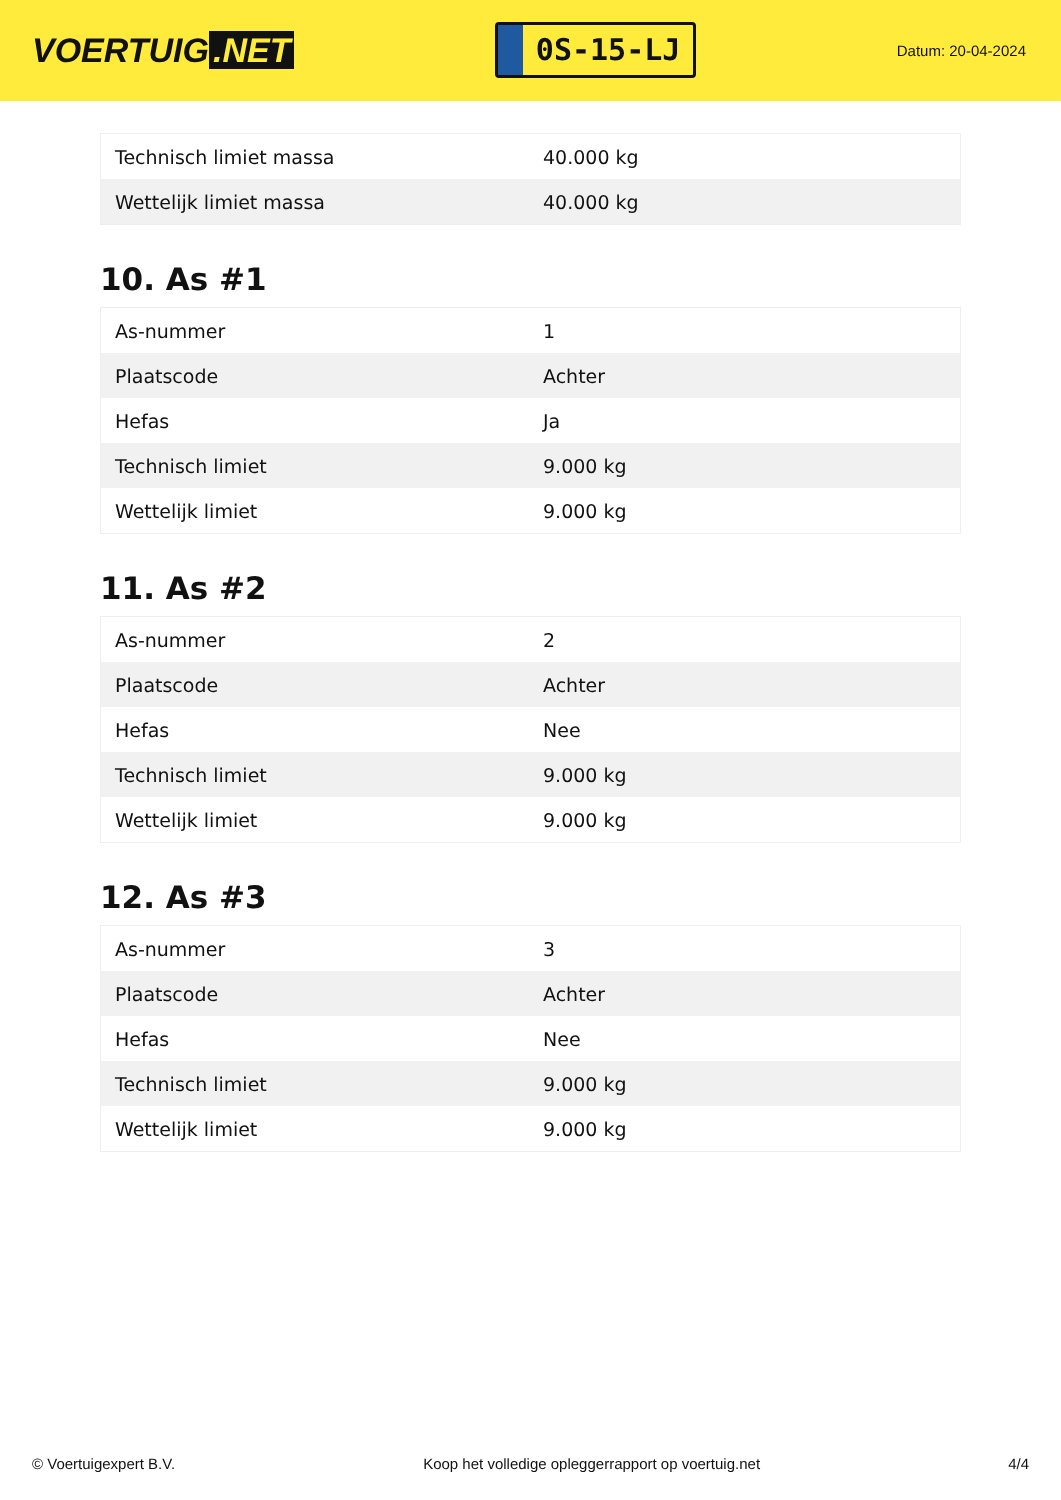VOERTUIG.NET
0S-15-LJ
Datum: 20-04-2024
| Technisch limiet massa | 40.000 kg |
| Wettelijk limiet massa | 40.000 kg |
10. As #1
| As-nummer | 1 |
| Plaatscode | Achter |
| Hefas | Ja |
| Technisch limiet | 9.000 kg |
| Wettelijk limiet | 9.000 kg |
11. As #2
| As-nummer | 2 |
| Plaatscode | Achter |
| Hefas | Nee |
| Technisch limiet | 9.000 kg |
| Wettelijk limiet | 9.000 kg |
12. As #3
| As-nummer | 3 |
| Plaatscode | Achter |
| Hefas | Nee |
| Technisch limiet | 9.000 kg |
| Wettelijk limiet | 9.000 kg |
© Voertuigexpert B.V. Koop het volledige opleggerrapport op voertuig.net 4/4